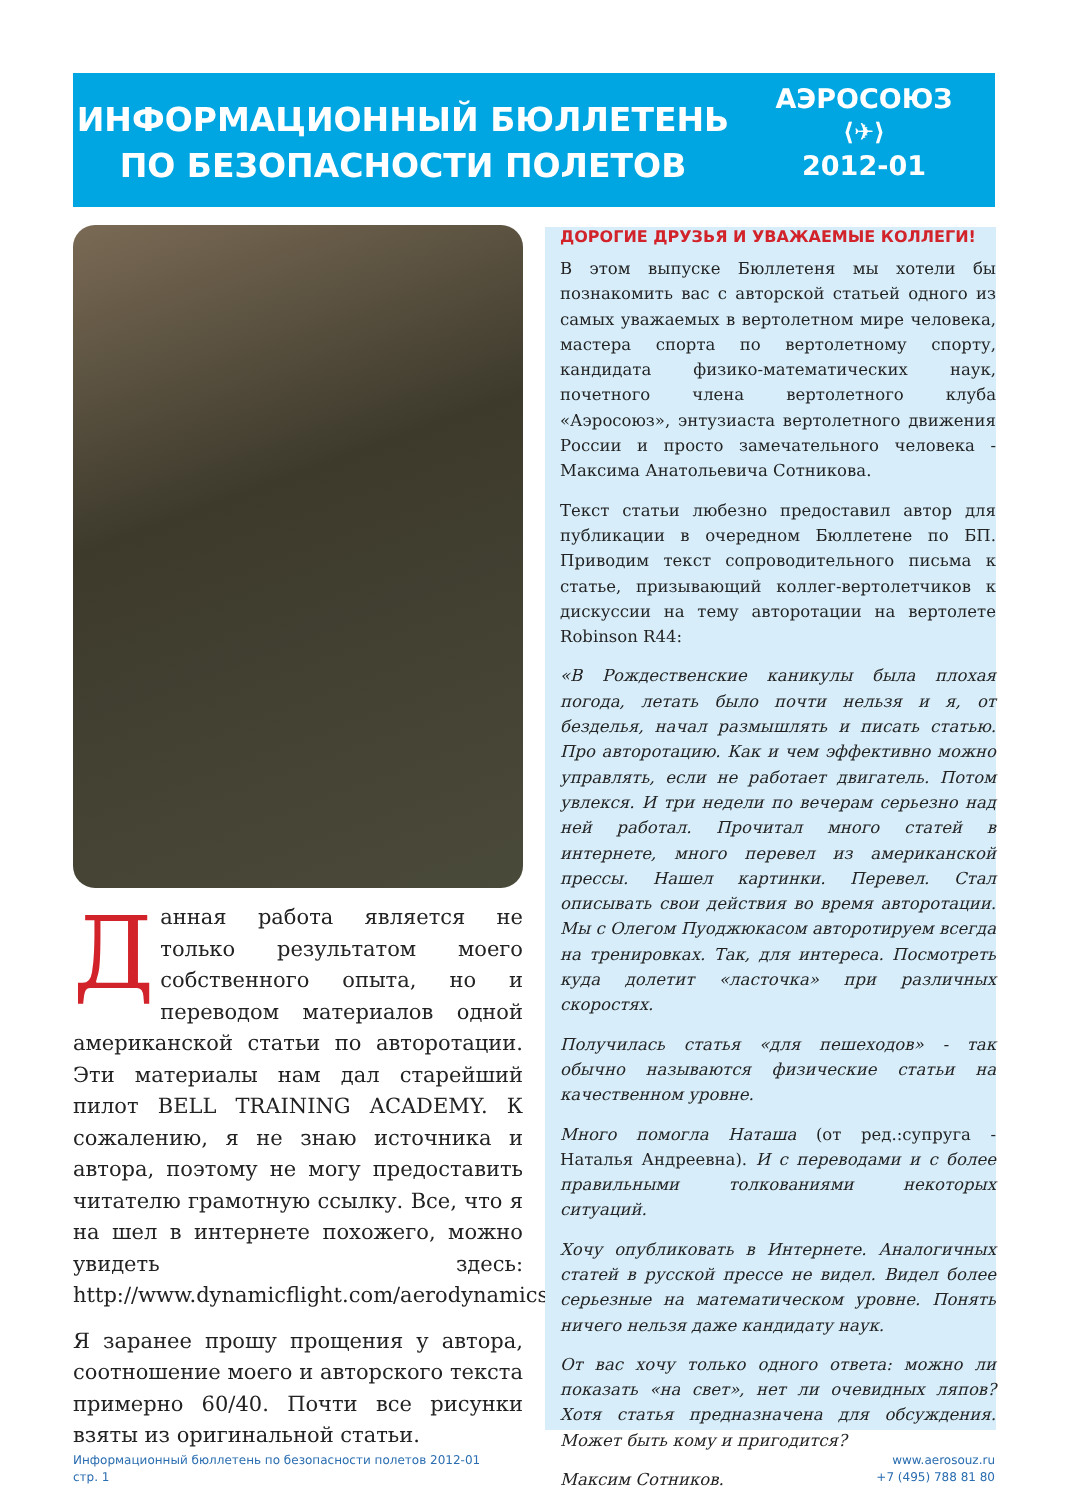ИНФОРМАЦИОННЫЙ БЮЛЛЕТЕНЬ
ПО БЕЗОПАСНОСТИ ПОЛЕТОВ
АЭРОСОЮЗ
⟨✈⟩
2012-01
Данная работа является не только результатом моего собственного опыта, но и переводом материалов одной американской статьи по авторотации. Эти материалы нам дал старейший пилот BELL TRAINING ACADEMY. К сожалению, я не знаю источника и автора, поэтому не могу предоставить читателю грамотную ссылку. Все, что я на шел в интернете похожего, можно увидеть здесь: http://www.dynamicflight.com/aerodynamics
Я заранее прошу прощения у автора, соотношение моего и авторского текста примерно 60/40. Почти все рисунки взяты из оригинальной статьи.
ДОРОГИЕ ДРУЗЬЯ И УВАЖАЕМЫЕ КОЛЛЕГИ!
В этом выпуске Бюллетеня мы хотели бы познакомить вас с авторской статьей одного из самых уважаемых в вертолетном мире человека, мастера спорта по вертолетному спорту, кандидата физико-математических наук, почетного члена вертолетного клуба «Аэросоюз», энтузиаста вертолетного движения России и просто замечательного человека - Максима Анатольевича Сотникова.
Текст статьи любезно предоставил автор для публикации в очередном Бюллетене по БП. Приводим текст сопроводительного письма к статье, призывающий коллег-вертолетчиков к дискуссии на тему авторотации на вертолете Robinson R44:
«В Рождественские каникулы была плохая погода, летать было почти нельзя и я, от безделья, начал размышлять и писать статью. Про авторотацию. Как и чем эффективно можно управлять, если не работает двигатель. Потом увлекся. И три недели по вечерам серьезно над ней работал. Прочитал много статей в интернете, много перевел из американской прессы. Нашел картинки. Перевел. Стал описывать свои действия во время авторотации. Мы с Олегом Пуоджюкасом авторотируем всегда на тренировках. Так, для интереса. Посмотреть куда долетит «ласточка» при различных скоростях.
Получилась статья «для пешеходов» - так обычно называются физические статьи на качественном уровне.
Много помогла Наташа (от ред.:супруга - Наталья Андреевна). И с переводами и с более правильными толкованиями некоторых ситуаций.
Хочу опубликовать в Интернете. Аналогичных статей в русской прессе не видел. Видел более серьезные на математическом уровне. Понять ничего нельзя даже кандидату наук.
От вас хочу только одного ответа: можно ли показать «на свет», нет ли очевидных ляпов? Хотя статья предназначена для обсуждения. Может быть кому и пригодится?
Максим Сотников.
Информационный бюллетень по безопасности полетов 2012-01
стр. 1
www.aerosouz.ru
+7 (495) 788 81 80